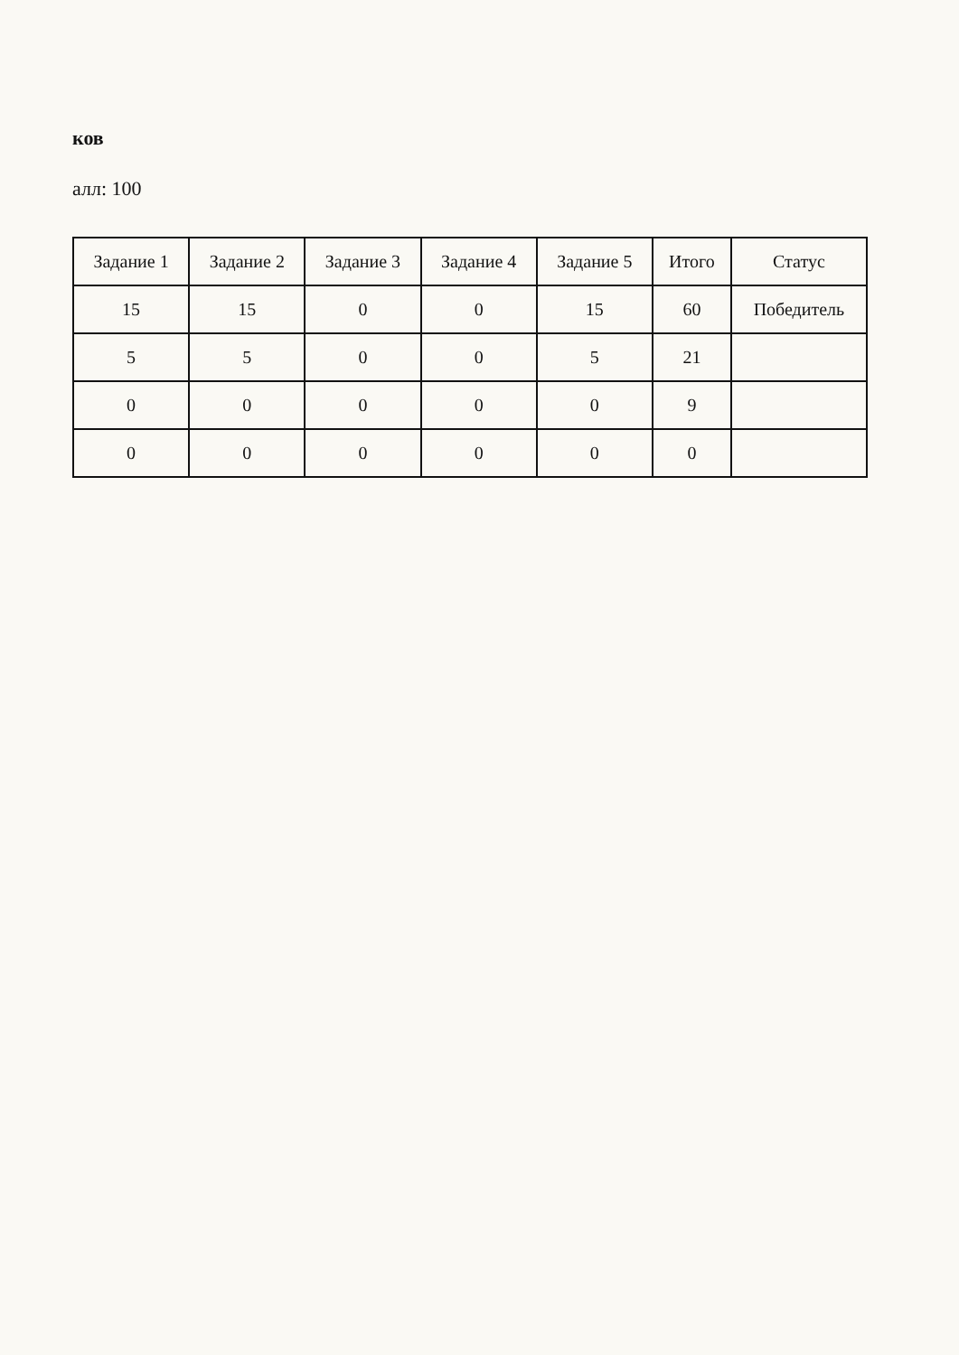ков
алл: 100
| Задание 1 | Задание 2 | Задание 3 | Задание 4 | Задание 5 | Итого | Статус |
| --- | --- | --- | --- | --- | --- | --- |
| 15 | 15 | 0 | 0 | 15 | 60 | Победитель |
| 5 | 5 | 0 | 0 | 5 | 21 | |
| 0 | 0 | 0 | 0 | 0 | 9 | |
| 0 | 0 | 0 | 0 | 0 | 0 | |